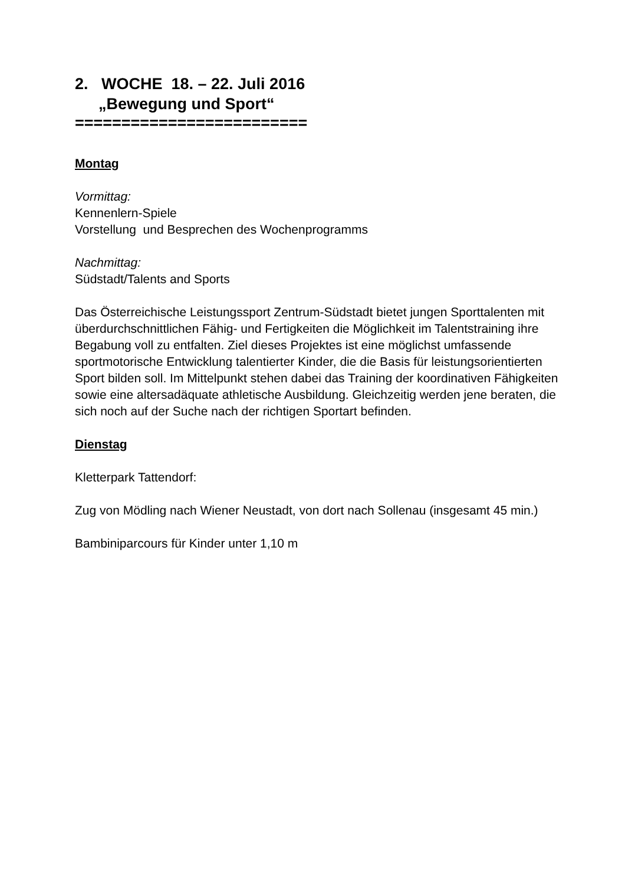2. WOCHE 18. – 22. Juli 2016
„Bewegung und Sport“
=========================
Montag
Vormittag:
Kennenlern-Spiele
Vorstellung und Besprechen des Wochenprogramms
Nachmittag:
Südstadt/Talents and Sports
Das Österreichische Leistungssport Zentrum-Südstadt bietet jungen Sporttalenten mit überdurchschnittlichen Fähig- und Fertigkeiten die Möglichkeit im Talentstraining ihre Begabung voll zu entfalten. Ziel dieses Projektes ist eine möglichst umfassende sportmotorische Entwicklung talentierter Kinder, die die Basis für leistungsorientierten Sport bilden soll. Im Mittelpunkt stehen dabei das Training der koordinativen Fähigkeiten sowie eine altersadäquate athletische Ausbildung. Gleichzeitig werden jene beraten, die sich noch auf der Suche nach der richtigen Sportart befinden.
Dienstag
Kletterpark Tattendorf:
Zug von Mödling nach Wiener Neustadt, von dort nach Sollenau (insgesamt 45 min.)
Bambiniparcours für Kinder unter 1,10 m